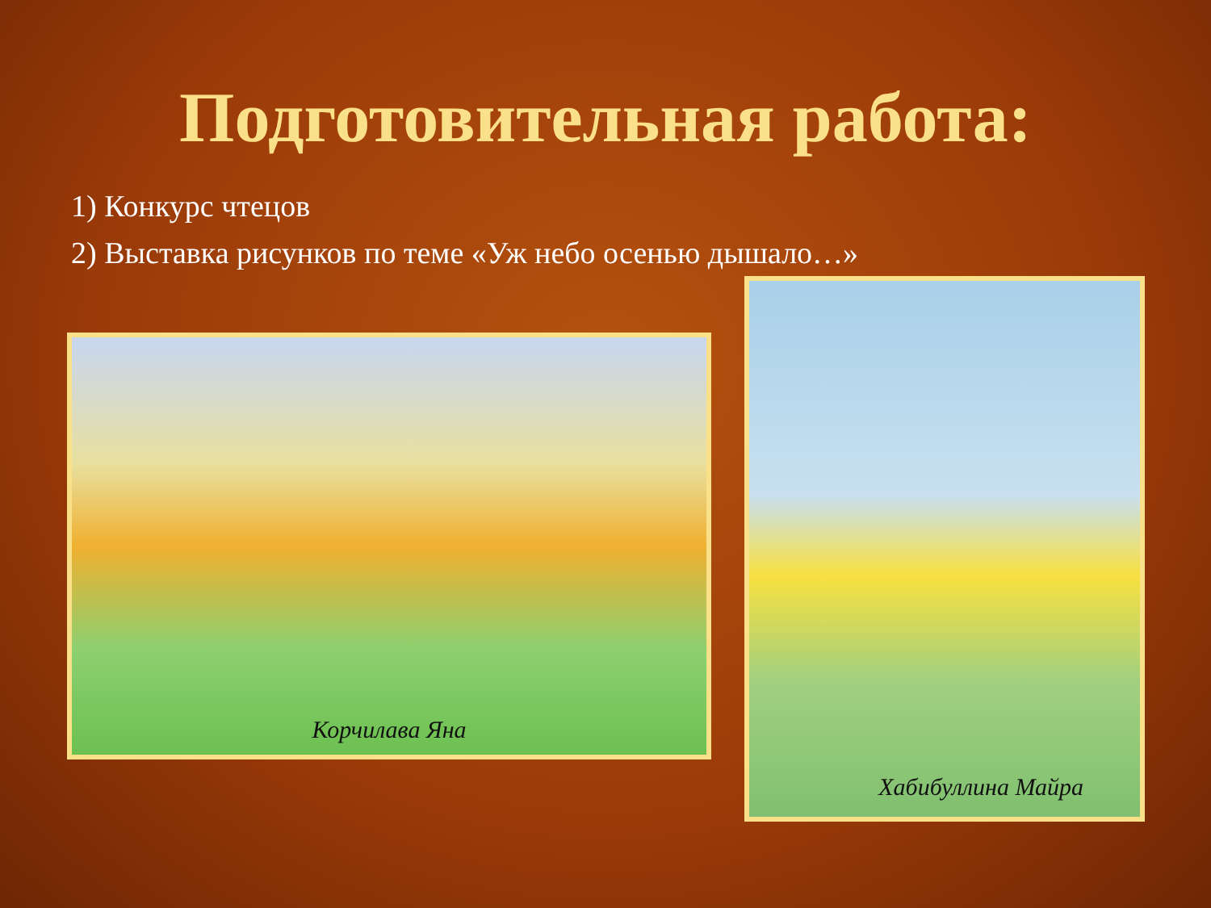Подготовительная работа:
1) Конкурс чтецов
2) Выставка рисунков по теме «Уж небо осенью дышало…»
Корчилава Яна
Хабибуллина Майра